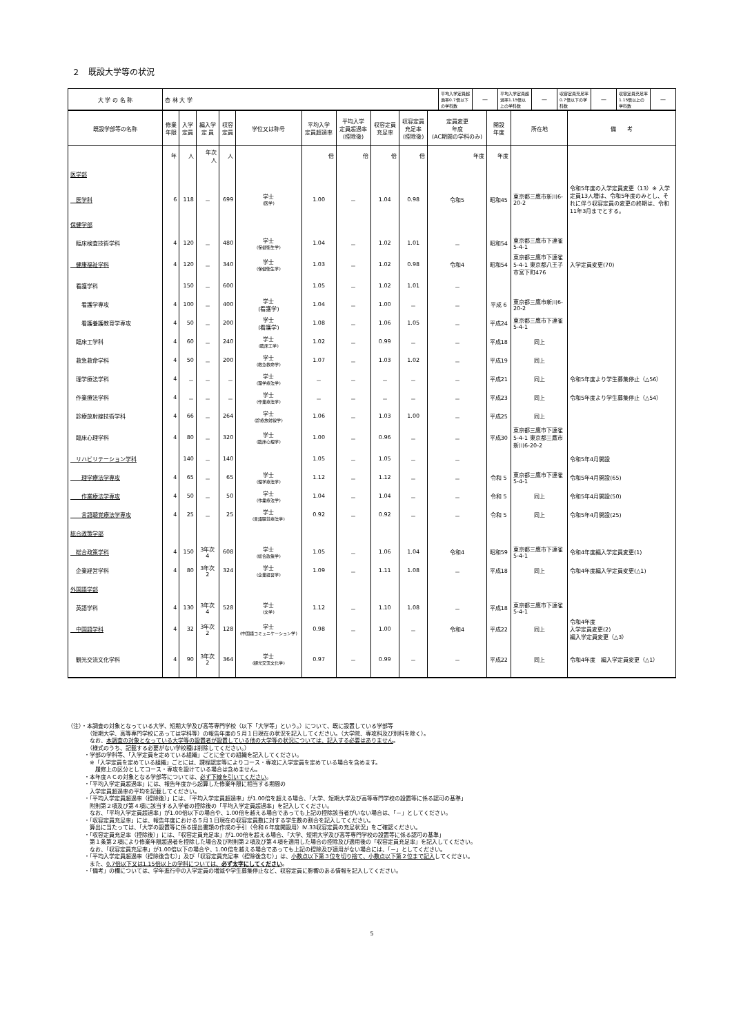２　既設大学等の状況
| 大 学 の 名 称 | 杏 林 大 学 | 平均入学定員超過率0.7倍以下の学科数 | — | 平均入学定員超過率1.15倍以上の学科数 | — | 収容定員充足率0.7倍以下の学科数 | — | 収容定員充足率1.15倍以上の学科数 | — |
| 既設学部等の名称 | 修業 年限 | 入学 定員 | 編入学 定 員 | 収容 定員 | 学位又は称号 | 平均入学 定員超過率 | 平均入学 定員超過率 (控除後) | 収容定員 充足率 | 収容定員 充足率 (控除後) | 定員変更 年度 (AC期間の学科のみ) | 開設 年度 | 所在地 | 備 考 |
| --- | --- | --- | --- | --- | --- | --- | --- | --- | --- | --- | --- | --- | --- |
| | 年 | 人 | 年次 人 | 人 | | 倍 | 倍 | 倍 | 倍 | 年度 | 年度 | | |
| 医学部 | | | | | | | | | | | | | |
| 医学科 | 6 | 118 | － | 699 | 学士 (医学) | 1.00 | － | 1.04 | 0.98 | 令和5 | 昭和45 | 東京都三鷹市新川6-20-2 | 令和5年度の入学定員変更（13）※ 入学定員13人増は、令和5年度のみとし、それに伴う収容定員の変更の終期は、令和11年3月までとする。 |
| 保健学部 | | | | | | | | | | | | | |
| 臨床検査技術学科 | 4 | 120 | － | 480 | 学士 (保健衛生学) | 1.04 | － | 1.02 | 1.01 | － | 昭和54 | 東京都三鷹市下連雀5-4-1 | |
| 健康福祉学科 | 4 | 120 | － | 340 | 学士 (保健衛生学) | 1.03 | － | 1.02 | 0.98 | 令和4 | 昭和54 | 東京都三鷹市下連雀5-4-1 東京都八王子市宮下町476 | 入学定員変更(70) |
| 看護学科 | | 150 | － | 600 | | 1.05 | － | 1.02 | 1.01 | － | | | |
| 看護学専攻 | 4 | 100 | － | 400 | 学士 (看護学) | 1.04 | － | 1.00 | － | － | 平成 6 | 東京都三鷹市新川6-20-2 | |
| 看護養護教育学専攻 | 4 | 50 | － | 200 | 学士 (看護学) | 1.08 | － | 1.06 | 1.05 | － | 平成24 | 東京都三鷹市下連雀5-4-1 | |
| 臨床工学科 | 4 | 60 | － | 240 | 学士 (臨床工学) | 1.02 | － | 0.99 | － | － | 平成18 | 同上 | |
| 救急救命学科 | 4 | 50 | － | 200 | 学士 (救急救命学) | 1.07 | － | 1.03 | 1.02 | － | 平成19 | 同上 | |
| 理学療法学科 | 4 | － | － | － | 学士 (理学療法学) | － | － | － | － | － | 平成21 | 同上 | 令和5年度より学生募集停止（△56） |
| 作業療法学科 | 4 | － | － | － | 学士 (作業療法学) | － | － | － | － | － | 平成23 | 同上 | 令和5年度より学生募集停止（△54） |
| 診療放射線技術学科 | 4 | 66 | － | 264 | 学士 (診療放射線学) | 1.06 | － | 1.03 | 1.00 | － | 平成25 | 同上 | |
| 臨床心理学科 | 4 | 80 | － | 320 | 学士 (臨床心理学) | 1.00 | － | 0.96 | － | － | 平成30 | 東京都三鷹市下連雀5-4-1 東京都三鷹市新川6-20-2 | |
| リハビリテーション学科 | | 140 | － | 140 | | 1.05 | － | 1.05 | － | － | | | 令和5年4月開設 |
| 理学療法学専攻 | 4 | 65 | － | 65 | 学士 (理学療法学) | 1.12 | － | 1.12 | － | － | 令和 5 | 東京都三鷹市下連雀5-4-1 | 令和5年4月開設(65) |
| 作業療法学専攻 | 4 | 50 | － | 50 | 学士 (作業療法学) | 1.04 | － | 1.04 | － | － | 令和 5 | 同上 | 令和5年4月開設(50) |
| 言語聴覚療法学専攻 | 4 | 25 | － | 25 | 学士 (言語聴覚療法学) | 0.92 | － | 0.92 | － | － | 令和 5 | 同上 | 令和5年4月開設(25) |
| 総合政策学部 | | | | | | | | | | | | | |
| 総合政策学科 | 4 | 150 | 3年次 4 | 608 | 学士 (総合政策学) | 1.05 | － | 1.06 | 1.04 | 令和4 | 昭和59 | 東京都三鷹市下連雀5-4-1 | 令和4年度編入学定員変更(1) |
| 企業経営学科 | 4 | 80 | 3年次 2 | 324 | 学士 (企業経営学) | 1.09 | － | 1.11 | 1.08 | － | 平成18 | 同上 | 令和4年度編入学定員変更(△1) |
| 外国語学部 | | | | | | | | | | | | | |
| 英語学科 | 4 | 130 | 3年次 4 | 528 | 学士 (文学) | 1.12 | － | 1.10 | 1.08 | － | 平成18 | 東京都三鷹市下連雀5-4-1 | |
| 中国語学科 | 4 | 32 | 3年次 2 | 128 | 学士 (中国語コミュニケーション学) | 0.98 | － | 1.00 | － | 令和4 | 平成22 | 同上 | 令和4年度 入学定員変更(2) 編入学定員変更（△3） |
| 観光交流文化学科 | 4 | 90 | 3年次 2 | 364 | 学士 (観光交流文化学) | 0.97 | － | 0.99 | － | － | 平成22 | 同上 | 令和4年度 編入学定員変更（△1） |
（注）・本調査の対象となっている大学、短期大学及び高等専門学校（以下「大学等」という。）について、既に設置している学部等
　　　　（短期大学、高等専門学校にあっては学科等）の報告年度の５月１日現在の状況を記入してください。（大学院、専攻科及び別科を除く）。
　　　　なお、本調査の対象となっている大学等の設置者が設置している他の大学等の状況については、記入する必要はありません。
　　　　（様式のうち、記載する必要がない学校種は削除してください。）
　　　・学部の学科等、「入学定員を定めている組織」ごとに全ての組織を記入してください。
　　　　※「入学定員を定めている組織」ごとには、課程認定等によりコース・専攻に入学定員を定めている場合を含めます。
　　　　　履修上の区分としてコース・専攻を設けている場合は含めません。
　　　・本年度ＡＣの対象となる学部等については、必ず下線を引いてください。
　　　・「平均入学定員超過率」には、報告年度から起算した修業年限に相当する期間の
　　　　入学定員超過率の平均を記載してください。
　　　・「平均入学定員超過率（控除後）」には、「平均入学定員超過率」が1.00倍を超える場合、「大学、短期大学及び高等専門学校の設置等に係る認可の基準」
　　　　附則第２項及び第４項に該当する入学者の控除後の「平均入学定員超過率」を記入してください。
　　　　なお、「平均入学定員超過率」が1.00倍以下の場合や、1.00倍を越える場合であっても上記の控除該当者がいない場合は、「－」としてください。
　　　・「収容定員充足率」には、報告年度における５月１日現在の収容定員数に対する学生数の割合を記入してください。
　　　　算出に当たっては、「大学の設置等に係る提出書類の作成の手引（令和６年度開設用）Ⅳ.33収容定員の充足状況」をご確認ください。
　　　・「収容定員充足率（控除後）」には、「収容定員充足率」が1.00倍を超える場合、「大学、短期大学及び高等専門学校の設置等に係る認可の基準」
　　　　第１条第２項により修業年限超過者を控除した場合及び附則第２項及び第４項を適用した場合の控除及び適用後の「収容定員充足率」を記入してください。
　　　　なお、「収容定員充足率」が1.00倍以下の場合や、1.00倍を越える場合であっても上記の控除及び適用がない場合には、「－」としてください。
　　　・「平均入学定員超過率（控除後含む）」及び「収容定員充足率（控除後含む）」は、小数点以下第３位を切り捨て、小数点以下第２位まで記入してください。
　　　　また、0.7倍以下又は1.15倍以上の学科については、必ず太字にしてください。
　　　・「備考」の欄については、学年進行中の入学定員の増減や学生募集停止など、収容定員に影響のある情報を記入してください。
5